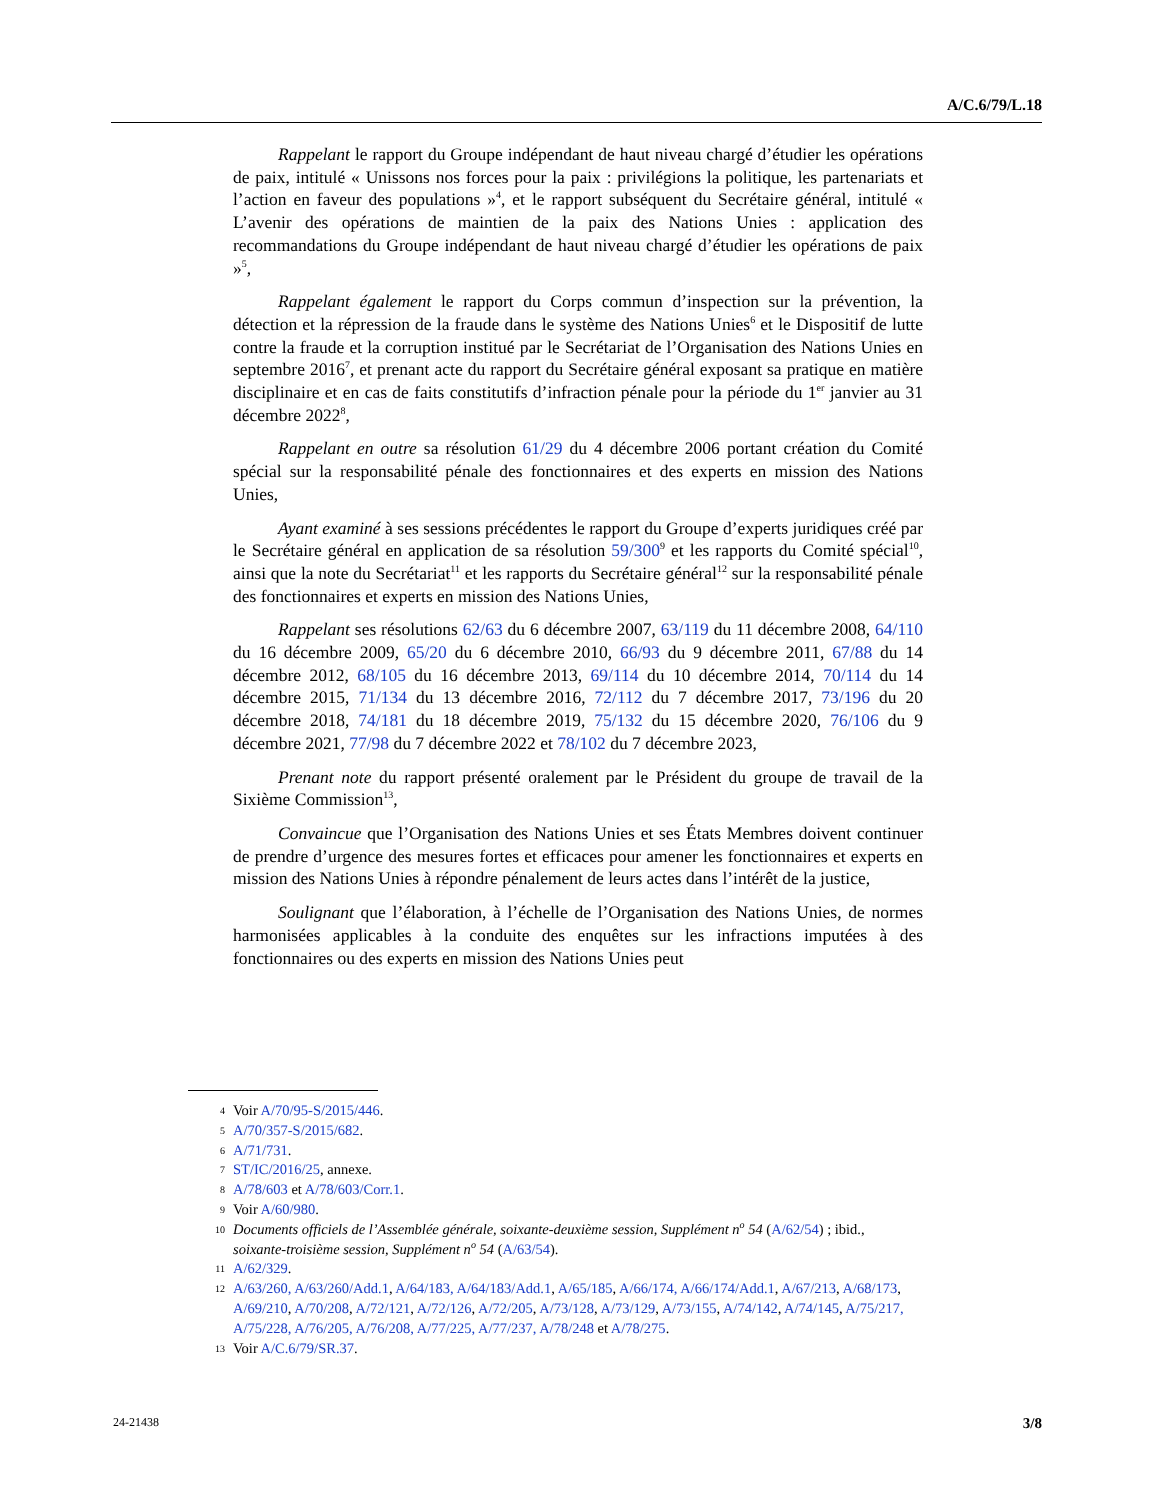A/C.6/79/L.18
Rappelant le rapport du Groupe indépendant de haut niveau chargé d’étudier les opérations de paix, intitulé « Unissons nos forces pour la paix : privilégions la politique, les partenariats et l’action en faveur des populations »<sup>4</sup>, et le rapport subséquent du Secrétaire général, intitulé « L’avenir des opérations de maintien de la paix des Nations Unies : application des recommandations du Groupe indépendant de haut niveau chargé d’étudier les opérations de paix »<sup>5</sup>,
Rappelant également le rapport du Corps commun d’inspection sur la prévention, la détection et la répression de la fraude dans le système des Nations Unies<sup>6</sup> et le Dispositif de lutte contre la fraude et la corruption institué par le Secrétariat de l’Organisation des Nations Unies en septembre 2016<sup>7</sup>, et prenant acte du rapport du Secrétaire général exposant sa pratique en matière disciplinaire et en cas de faits constitutifs d’infraction pénale pour la période du 1<sup>er</sup> janvier au 31 décembre 2022<sup>8</sup>,
Rappelant en outre sa résolution 61/29 du 4 décembre 2006 portant création du Comité spécial sur la responsabilité pénale des fonctionnaires et des experts en mission des Nations Unies,
Ayant examiné à ses sessions précédentes le rapport du Groupe d’experts juridiques créé par le Secrétaire général en application de sa résolution 59/300<sup>9</sup> et les rapports du Comité spécial<sup>10</sup>, ainsi que la note du Secrétariat<sup>11</sup> et les rapports du Secrétaire général<sup>12</sup> sur la responsabilité pénale des fonctionnaires et experts en mission des Nations Unies,
Rappelant ses résolutions 62/63 du 6 décembre 2007, 63/119 du 11 décembre 2008, 64/110 du 16 décembre 2009, 65/20 du 6 décembre 2010, 66/93 du 9 décembre 2011, 67/88 du 14 décembre 2012, 68/105 du 16 décembre 2013, 69/114 du 10 décembre 2014, 70/114 du 14 décembre 2015, 71/134 du 13 décembre 2016, 72/112 du 7 décembre 2017, 73/196 du 20 décembre 2018, 74/181 du 18 décembre 2019, 75/132 du 15 décembre 2020, 76/106 du 9 décembre 2021, 77/98 du 7 décembre 2022 et 78/102 du 7 décembre 2023,
Prenant note du rapport présenté oralement par le Président du groupe de travail de la Sixième Commission<sup>13</sup>,
Convaincue que l’Organisation des Nations Unies et ses États Membres doivent continuer de prendre d’urgence des mesures fortes et efficaces pour amener les fonctionnaires et experts en mission des Nations Unies à répondre pénalement de leurs actes dans l’intérêt de la justice,
Soulignant que l’élaboration, à l’échelle de l’Organisation des Nations Unies, de normes harmonisées applicables à la conduite des enquêtes sur les infractions imputées à des fonctionnaires ou des experts en mission des Nations Unies peut
4 Voir A/70/95-S/2015/446.
5 A/70/357-S/2015/682.
6 A/71/731.
7 ST/IC/2016/25, annexe.
8 A/78/603 et A/78/603/Corr.1.
9 Voir A/60/980.
10 Documents officiels de l’Assemblée générale, soixante-deuxième session, Supplément n<sup>o</sup> 54 (A/62/54) ; ibid., soixante-troisième session, Supplément n<sup>o</sup> 54 (A/63/54).
11 A/62/329.
12 A/63/260, A/63/260/Add.1, A/64/183, A/64/183/Add.1, A/65/185, A/66/174, A/66/174/Add.1, A/67/213, A/68/173, A/69/210, A/70/208, A/72/121, A/72/126, A/72/205, A/73/128, A/73/129, A/73/155, A/74/142, A/74/145, A/75/217, A/75/228, A/76/205, A/76/208, A/77/225, A/77/237, A/78/248 et A/78/275.
13 Voir A/C.6/79/SR.37.
24-21438 3/8